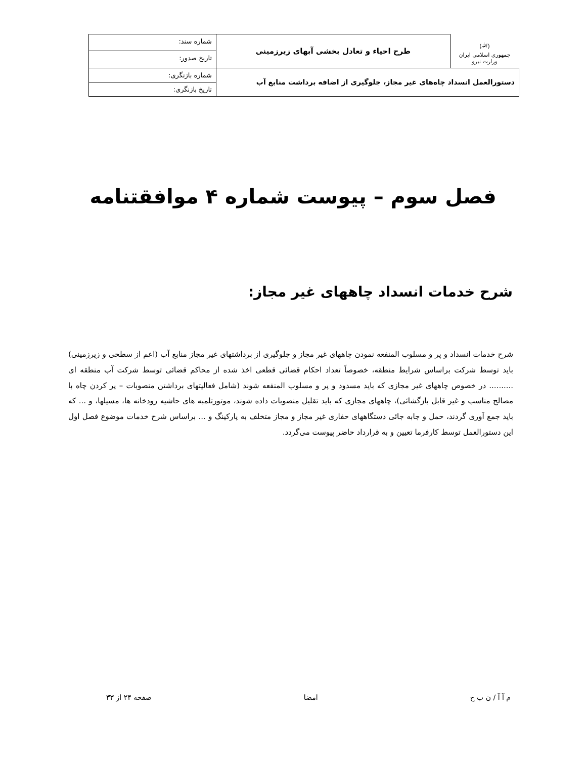| (ﷲ) جمهوری اسلامی ایران وزارت نیرو | طرح احیاء و تعادل بخشی آبهای زیرزمینی | شماره سند: |
| | | تاریخ صدور: |
| دستورالعمل انسداد چاه‌های غیر مجاز، جلوگیری از اضافه برداشت منابع آب | | شماره بازنگری: |
| | | تاریخ بازنگری: |
فصل سوم – پیوست شماره ۴ موافقتنامه
شرح خدمات انسداد چاههای غیر مجاز:
شرح خدمات انسداد و پر و مسلوب المنفعه نمودن چاههای غیر مجاز و جلوگیری از برداشتهای غیر مجاز منابع آب (اعم از سطحی و زیرزمینی) باید توسط شرکت براساس شرایط منطقه، خصوصاً تعداد احکام قضائی قطعی اخذ شده از محاکم قضائی توسط شرکت آب منطقه ای .......... در خصوص چاههای غیر مجازی که باید مسدود و پر و مسلوب المنفعه شوند (شامل فعالیتهای برداشتن منصوبات – پر کردن چاه با مصالح مناسب و غیر قابل بازگشائی)، چاههای مجازی که باید تقلیل منصوبات داده شوند، موتورتلمبه های حاشیه رودخانه ها، مسیلها، و ... که باید جمع آوری گردند، حمل و جابه جائی دستگاههای حفاری غیر مجاز و مجاز متخلف به پارکینگ و ... براساس شرح خدمات موضوع فصل اول این دستورالعمل توسط کارفرما تعیین و به قرارداد حاضر پیوست می‌گردد.
م آ آ / ن ب ح امضا صفحه ۲۴ از ۳۳